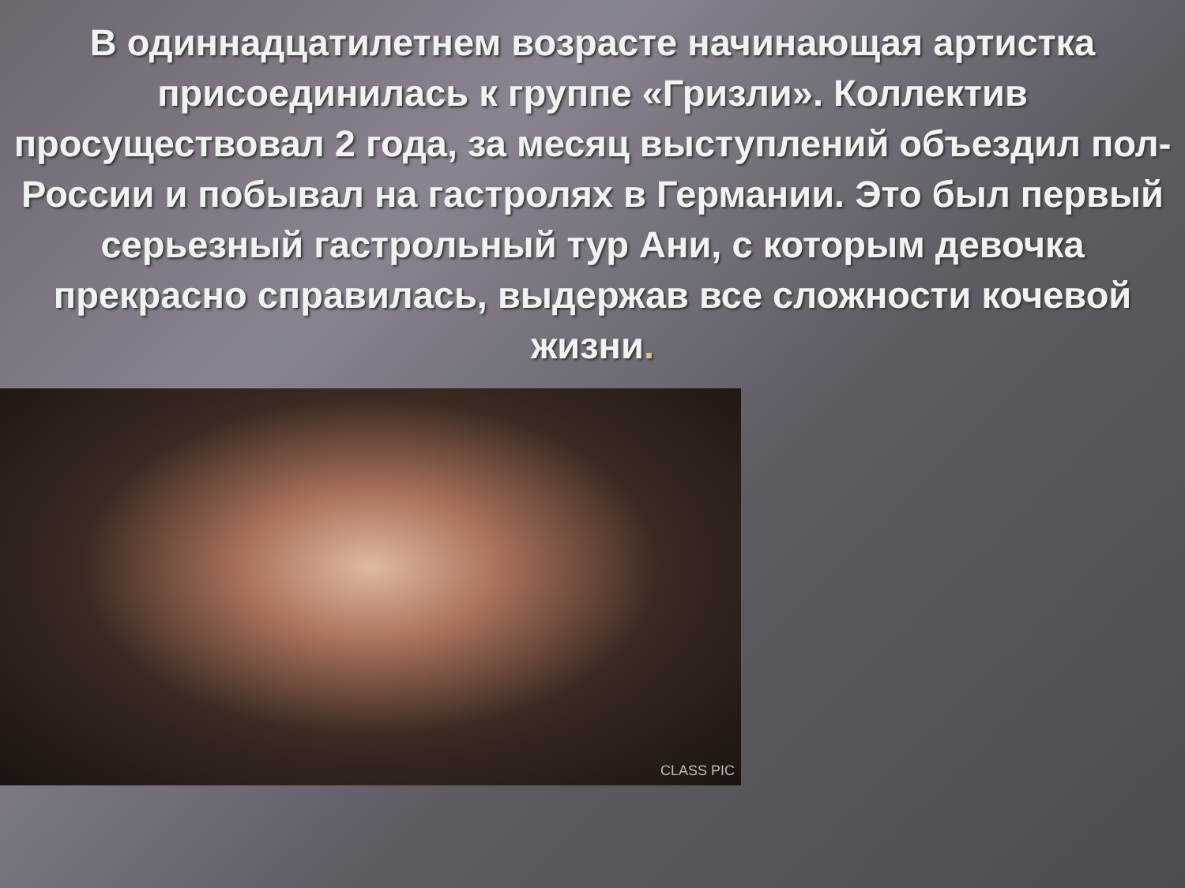В одиннадцатилетнем возрасте начинающая артистка присоединилась к группе «Гризли». Коллектив просуществовал 2 года, за месяц выступлений объездил пол-России и побывал на гастролях в Германии. Это был первый серьезный гастрольный тур Ани, с которым девочка прекрасно справилась, выдержав все сложности кочевой жизни.
CLASS PIC